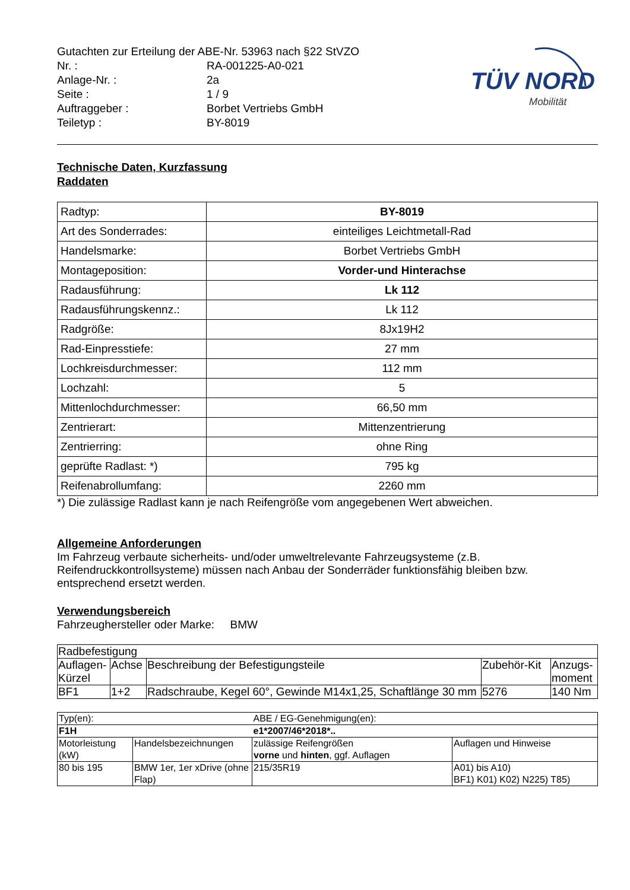TÜV NORD
Mobilität
Gutachten zur Erteilung der ABE-Nr. 53963 nach §22 StVZO
| Nr. : | RA-001225-A0-021 |
| Anlage-Nr. : | 2a |
| Seite : | 1 / 9 |
| Auftraggeber : | Borbet Vertriebs GmbH |
| Teiletyp : | BY-8019 |
Technische Daten, Kurzfassung
Raddaten
| Radtyp: | BY-8019 |
| Art des Sonderrades: | einteiliges Leichtmetall-Rad |
| Handelsmarke: | Borbet Vertriebs GmbH |
| Montageposition: | Vorder-und Hinterachse |
| Radausführung: | Lk 112 |
| Radausführungskennz.: | Lk 112 |
| Radgröße: | 8Jx19H2 |
| Rad-Einpresstiefe: | 27 mm |
| Lochkreisdurchmesser: | 112 mm |
| Lochzahl: | 5 |
| Mittenlochdurchmesser: | 66,50 mm |
| Zentrierart: | Mittenzentrierung |
| Zentrierring: | ohne Ring |
| geprüfte Radlast: *) | 795 kg |
| Reifenabrollumfang: | 2260 mm |
*) Die zulässige Radlast kann je nach Reifengröße vom angegebenen Wert abweichen.
Allgemeine Anforderungen
Im Fahrzeug verbaute sicherheits- und/oder umweltrelevante Fahrzeugsysteme (z.B. Reifendruckkontrollsysteme) müssen nach Anbau der Sonderräder funktionsfähig bleiben bzw. entsprechend ersetzt werden.
Verwendungsbereich
Fahrzeughersteller oder Marke: BMW
| Radbefestigung | | | | |
| Auflagen-Kürzel | Achse | Beschreibung der Befestigungsteile | Zubehör-Kit | Anzugs-moment |
| BF1 | 1+2 | Radschraube, Kegel 60°, Gewinde M14x1,25, Schaftlänge 30 mm | 5276 | 140 Nm |
| Typ(en): | | ABE / EG-Genehmigung(en): | |
| F1H | | e1*2007/46*2018*.. | |
| Motorleistung (kW) | Handelsbezeichnungen | zulässige Reifengrößen vorne und hinten , ggf. Auflagen | Auflagen und Hinweise |
| 80 bis 195 | BMW 1er, 1er xDrive (ohne Flap) | 215/35R19 | A01) bis A10) BF1) K01) K02) N225) T85) |